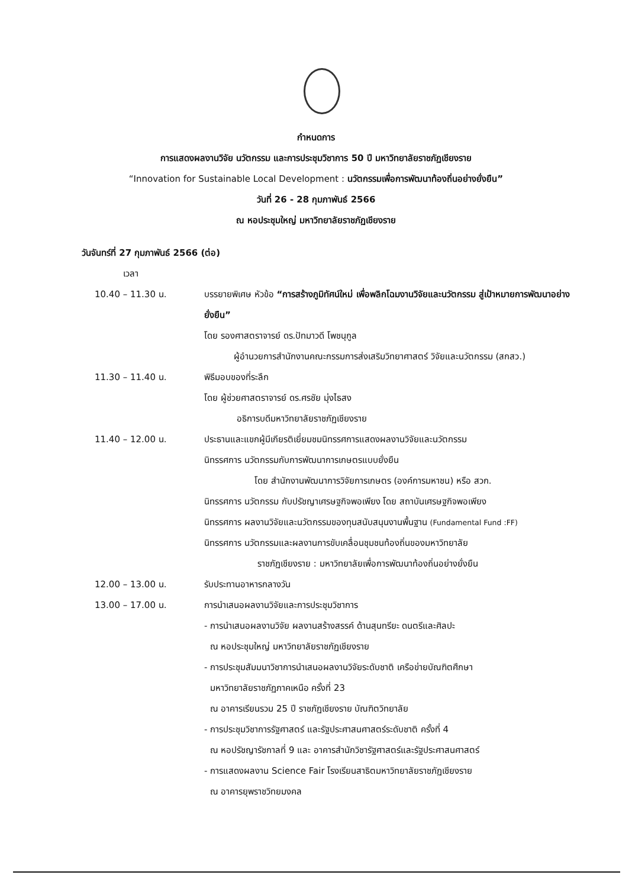กำหนดการ
การแสดงผลงานวิจัย นวัตกรรม และการประชุมวิชาการ 50 ปี มหาวิทยาลัยราชภัฏเชียงราย
“Innovation for Sustainable Local Development : นวัตกรรมเพื่อการพัฒนาท้องถิ่นอย่างยั่งยืน”
วันที่ 26 - 28 กุมภาพันธ์ 2566
ณ หอประชุมใหญ่ มหาวิทยาลัยราชภัฏเชียงราย
วันจันทร์ที่ 27 กุมภาพันธ์ 2566 (ต่อ)
เวลา
10.40 – 11.30 น. บรรยายพิเศษ หัวข้อ “การสร้างภูมิทัศน์ใหม่ เพื่อพลิกโฉมงานวิจัยและนวัตกรรม สู่เป้าหมายการพัฒนาอย่างยั่งยืน”
โดย รองศาสตราจารย์ ดร.ปัทมาวดี โพชนุกูล
ผู้อำนวยการสำนักงานคณะกรรมการส่งเสริมวิทยาศาสตร์ วิจัยและนวัตกรรม (สกสว.)
11.30 – 11.40 น. พิธีมอบของที่ระลึก
โดย ผู้ช่วยศาสตราจารย์ ดร.ศรชัย มุ่งไธสง
อธิการบดีมหาวิทยาลัยราชภัฏเชียงราย
11.40 – 12.00 น. ประธานและแขกผู้มีเกียรติเยี่ยมชมนิทรรศการแสดงผลงานวิจัยและนวัตกรรม
นิทรรศการ นวัตกรรมกับการพัฒนาการเกษตรแบบยั่งยืน
โดย สำนักงานพัฒนาการวิจัยการเกษตร (องค์การมหาชน) หรือ สวก.
นิทรรศการ นวัตกรรม กับปรัชญาเศรษฐกิจพอเพียง โดย สถาบันเศรษฐกิจพอเพียง
นิทรรศการ ผลงานวิจัยและนวัตกรรมของทุนสนับสนุนงานพื้นฐาน (Fundamental Fund :FF)
นิทรรศการ นวัตกรรมและผลงานการขับเคลื่อนชุมชนท้องถิ่นของมหาวิทยาลัย
ราชภัฏเชียงราย : มหาวิทยาลัยเพื่อการพัฒนาท้องถิ่นอย่างยั่งยืน
12.00 – 13.00 น. รับประทานอาหารกลางวัน
13.00 – 17.00 น. การนำเสนอผลงานวิจัยและการประชุมวิชาการ
- การนำเสนอผลงานวิจัย ผลงานสร้างสรรค์ ด้านสุนทรียะ ดนตรีและศิลปะ
ณ หอประชุมใหญ่ มหาวิทยาลัยราชภัฏเชียงราย
- การประชุมสัมมนาวิชาการนำเสนอผลงานวิจัยระดับชาติ เครือข่ายบัณฑิตศึกษา
มหาวิทยาลัยราชภัฏภาคเหนือ ครั้งที่ 23
ณ อาคารเรียนรวม 25 ปี ราชภัฏเชียงราย บัณฑิตวิทยาลัย
- การประชุมวิชาการรัฐศาสตร์ และรัฐประศาสนศาสตร์ระดับชาติ ครั้งที่ 4
ณ หอปรัชญารัชกาลที่ 9 และ อาคารสำนักวิชารัฐศาสตร์และรัฐประศาสนศาสตร์
- การแสดงผลงาน Science Fair โรงเรียนสาธิตมหาวิทยาลัยราชภัฏเชียงราย
ณ อาคารยุพราชวิทยมงคล